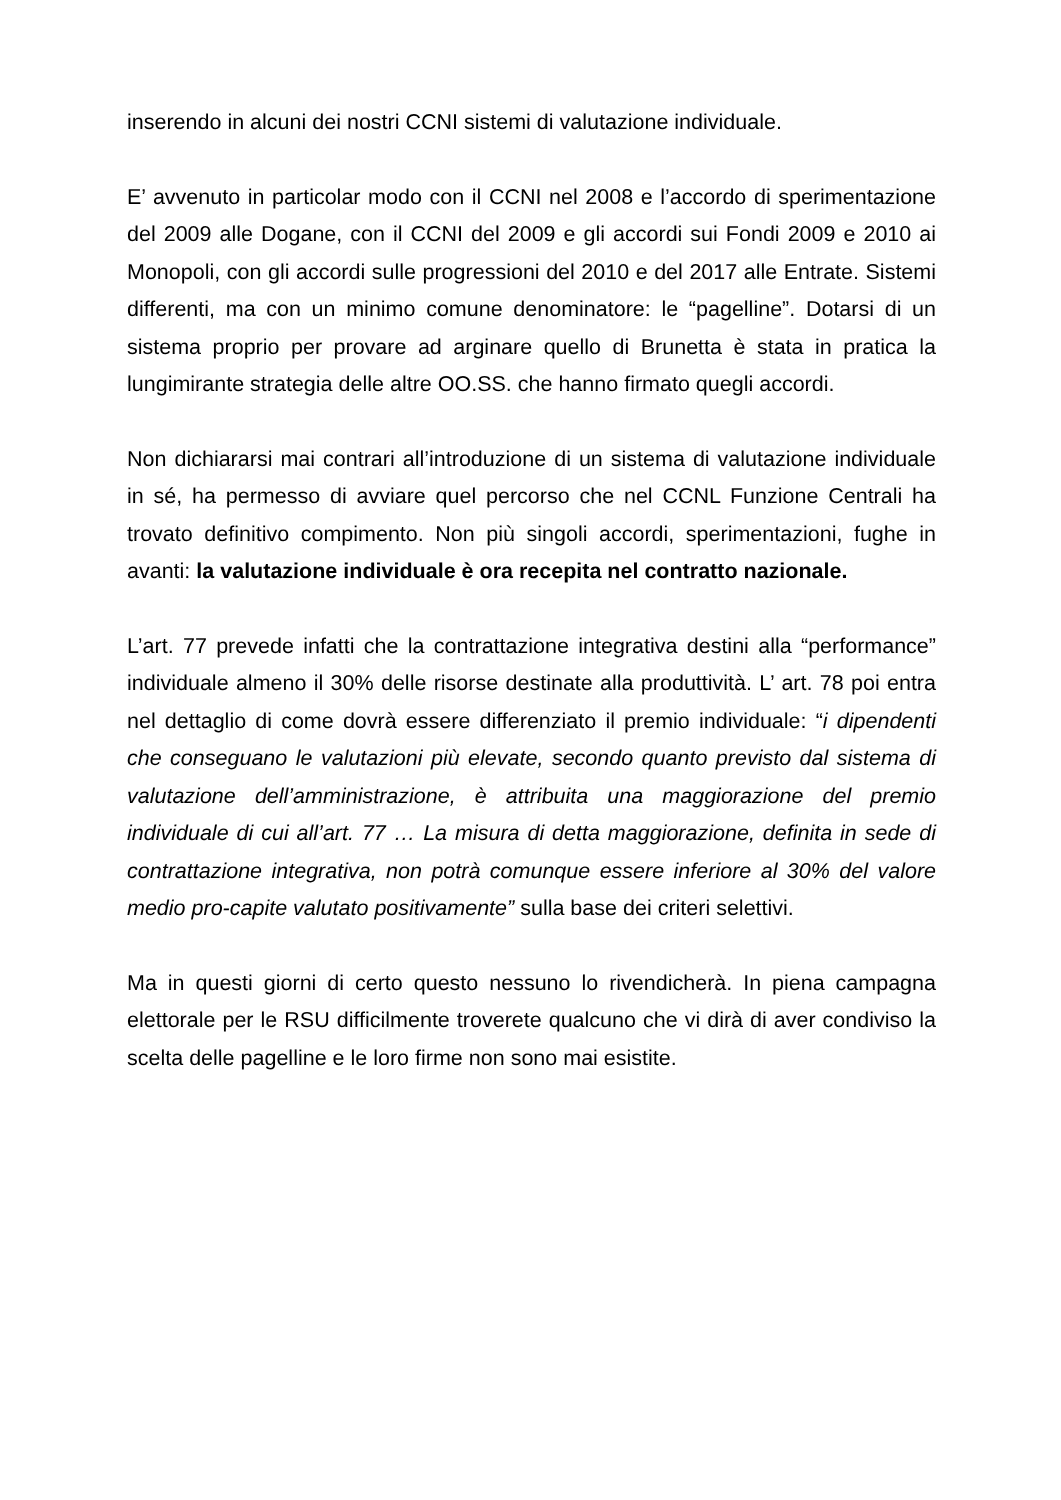inserendo in alcuni dei nostri CCNI sistemi di valutazione individuale.
E’ avvenuto in particolar modo con il CCNI nel 2008 e l’accordo di sperimentazione del 2009 alle Dogane, con il CCNI del 2009 e gli accordi sui Fondi 2009 e 2010 ai Monopoli, con gli accordi sulle progressioni del 2010 e del 2017 alle Entrate. Sistemi differenti, ma con un minimo comune denominatore: le “pagelline”. Dotarsi di un sistema proprio per provare ad arginare quello di Brunetta è stata in pratica la lungimirante strategia delle altre OO.SS. che hanno firmato quegli accordi.
Non dichiararsi mai contrari all’introduzione di un sistema di valutazione individuale in sé, ha permesso di avviare quel percorso che nel CCNL Funzione Centrali ha trovato definitivo compimento. Non più singoli accordi, sperimentazioni, fughe in avanti: la valutazione individuale è ora recepita nel contratto nazionale.
L’art. 77 prevede infatti che la contrattazione integrativa destini alla “performance” individuale almeno il 30% delle risorse destinate alla produttività. L’ art. 78 poi entra nel dettaglio di come dovrà essere differenziato il premio individuale: “i dipendenti che conseguano le valutazioni più elevate, secondo quanto previsto dal sistema di valutazione dell’amministrazione, è attribuita una maggiorazione del premio individuale di cui all’art. 77 … La misura di detta maggiorazione, definita in sede di contrattazione integrativa, non potrà comunque essere inferiore al 30% del valore medio pro-capite valutato positivamente” sulla base dei criteri selettivi.
Ma in questi giorni di certo questo nessuno lo rivendicherà. In piena campagna elettorale per le RSU difficilmente troverete qualcuno che vi dirà di aver condiviso la scelta delle pagelline e le loro firme non sono mai esistite.